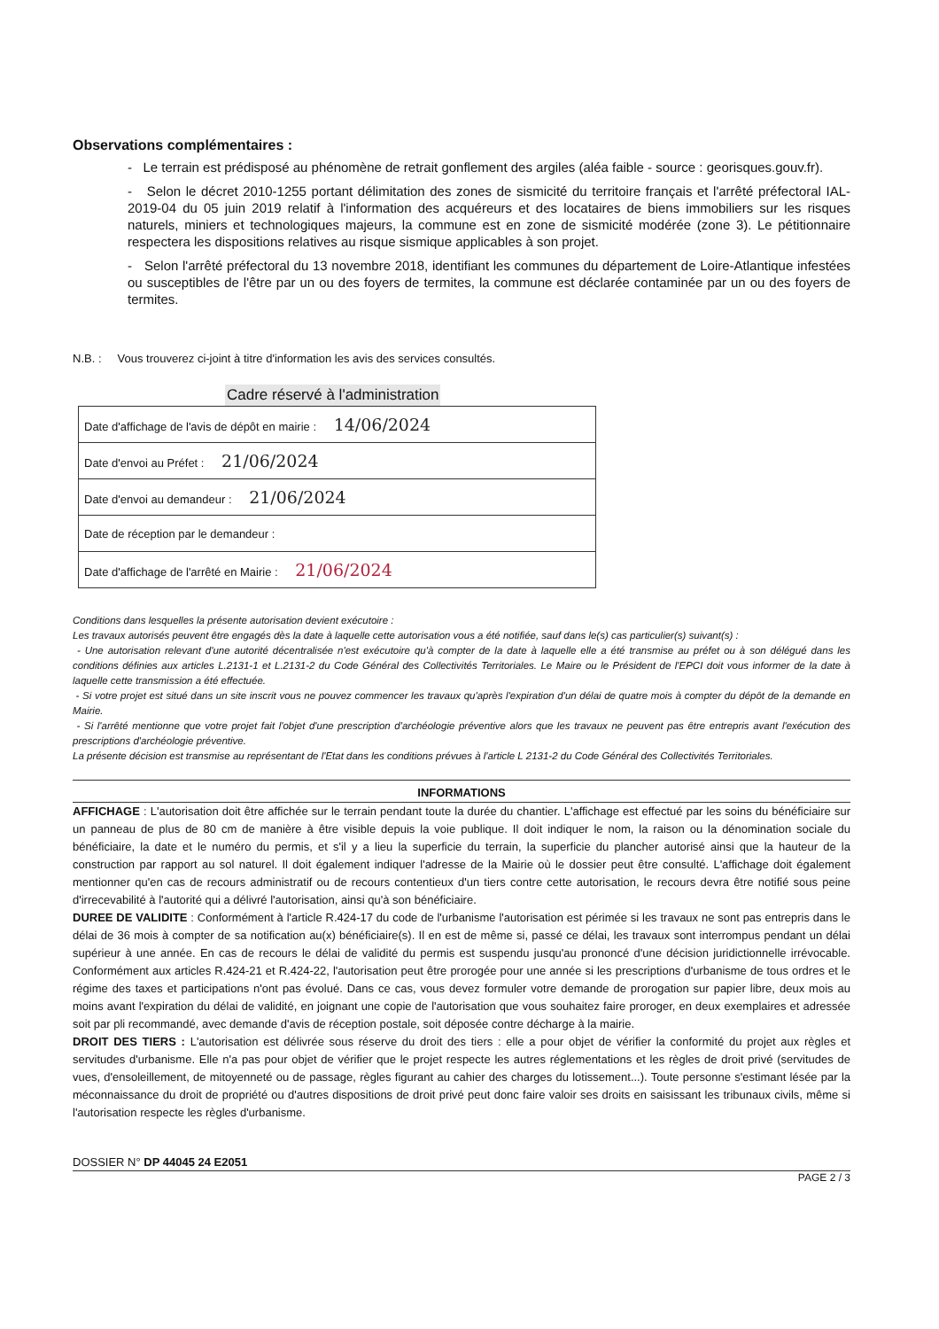Observations complémentaires :
- Le terrain est prédisposé au phénomène de retrait gonflement des argiles (aléa faible - source : georisques.gouv.fr).
- Selon le décret 2010-1255 portant délimitation des zones de sismicité du territoire français et l'arrêté préfectoral IAL-2019-04 du 05 juin 2019 relatif à l'information des acquéreurs et des locataires de biens immobiliers sur les risques naturels, miniers et technologiques majeurs, la commune est en zone de sismicité modérée (zone 3). Le pétitionnaire respectera les dispositions relatives au risque sismique applicables à son projet.
- Selon l'arrêté préfectoral du 13 novembre 2018, identifiant les communes du département de Loire-Atlantique infestées ou susceptibles de l'être par un ou des foyers de termites, la commune est déclarée contaminée par un ou des foyers de termites.
N.B. : Vous trouverez ci-joint à titre d'information les avis des services consultés.
Cadre réservé à l'administration
| Date d'affichage de l'avis de dépôt en mairie : 14/06/2024 |
| Date d'envoi au Préfet : 21/06/2024 |
| Date d'envoi au demandeur : 21/06/2024 |
| Date de réception par le demandeur : |
| Date d'affichage de l'arrêté en Mairie : 21/06/2024 |
Conditions dans lesquelles la présente autorisation devient exécutoire :
Les travaux autorisés peuvent être engagés dès la date à laquelle cette autorisation vous a été notifiée, sauf dans le(s) cas particulier(s) suivant(s) :
- Une autorisation relevant d'une autorité décentralisée n'est exécutoire qu'à compter de la date à laquelle elle a été transmise au préfet ou à son délégué dans les conditions définies aux articles L.2131-1 et L.2131-2 du Code Général des Collectivités Territoriales. Le Maire ou le Président de l'EPCI doit vous informer de la date à laquelle cette transmission a été effectuée.
- Si votre projet est situé dans un site inscrit vous ne pouvez commencer les travaux qu'après l'expiration d'un délai de quatre mois à compter du dépôt de la demande en Mairie.
- Si l'arrêté mentionne que votre projet fait l'objet d'une prescription d'archéologie préventive alors que les travaux ne peuvent pas être entrepris avant l'exécution des prescriptions d'archéologie préventive.
La présente décision est transmise au représentant de l'Etat dans les conditions prévues à l'article L 2131-2 du Code Général des Collectivités Territoriales.
INFORMATIONS
AFFICHAGE : L'autorisation doit être affichée sur le terrain pendant toute la durée du chantier. L'affichage est effectué par les soins du bénéficiaire sur un panneau de plus de 80 cm de manière à être visible depuis la voie publique. Il doit indiquer le nom, la raison ou la dénomination sociale du bénéficiaire, la date et le numéro du permis, et s'il y a lieu la superficie du terrain, la superficie du plancher autorisé ainsi que la hauteur de la construction par rapport au sol naturel. Il doit également indiquer l'adresse de la Mairie où le dossier peut être consulté. L'affichage doit également mentionner qu'en cas de recours administratif ou de recours contentieux d'un tiers contre cette autorisation, le recours devra être notifié sous peine d'irrecevabilité à l'autorité qui a délivré l'autorisation, ainsi qu'à son bénéficiaire.
DUREE DE VALIDITE : Conformément à l'article R.424-17 du code de l'urbanisme l'autorisation est périmée si les travaux ne sont pas entrepris dans le délai de 36 mois à compter de sa notification au(x) bénéficiaire(s). Il en est de même si, passé ce délai, les travaux sont interrompus pendant un délai supérieur à une année. En cas de recours le délai de validité du permis est suspendu jusqu'au prononcé d'une décision juridictionnelle irrévocable. Conformément aux articles R.424-21 et R.424-22, l'autorisation peut être prorogée pour une année si les prescriptions d'urbanisme de tous ordres et le régime des taxes et participations n'ont pas évolué. Dans ce cas, vous devez formuler votre demande de prorogation sur papier libre, deux mois au moins avant l'expiration du délai de validité, en joignant une copie de l'autorisation que vous souhaitez faire proroger, en deux exemplaires et adressée soit par pli recommandé, avec demande d'avis de réception postale, soit déposée contre décharge à la mairie.
DROIT DES TIERS : L'autorisation est délivrée sous réserve du droit des tiers : elle a pour objet de vérifier la conformité du projet aux règles et servitudes d'urbanisme. Elle n'a pas pour objet de vérifier que le projet respecte les autres réglementations et les règles de droit privé (servitudes de vues, d'ensoleillement, de mitoyenneté ou de passage, règles figurant au cahier des charges du lotissement...). Toute personne s'estimant lésée par la méconnaissance du droit de propriété ou d'autres dispositions de droit privé peut donc faire valoir ses droits en saisissant les tribunaux civils, même si l'autorisation respecte les règles d'urbanisme.
DOSSIER N° DP 44045 24 E2051
PAGE 2 / 3